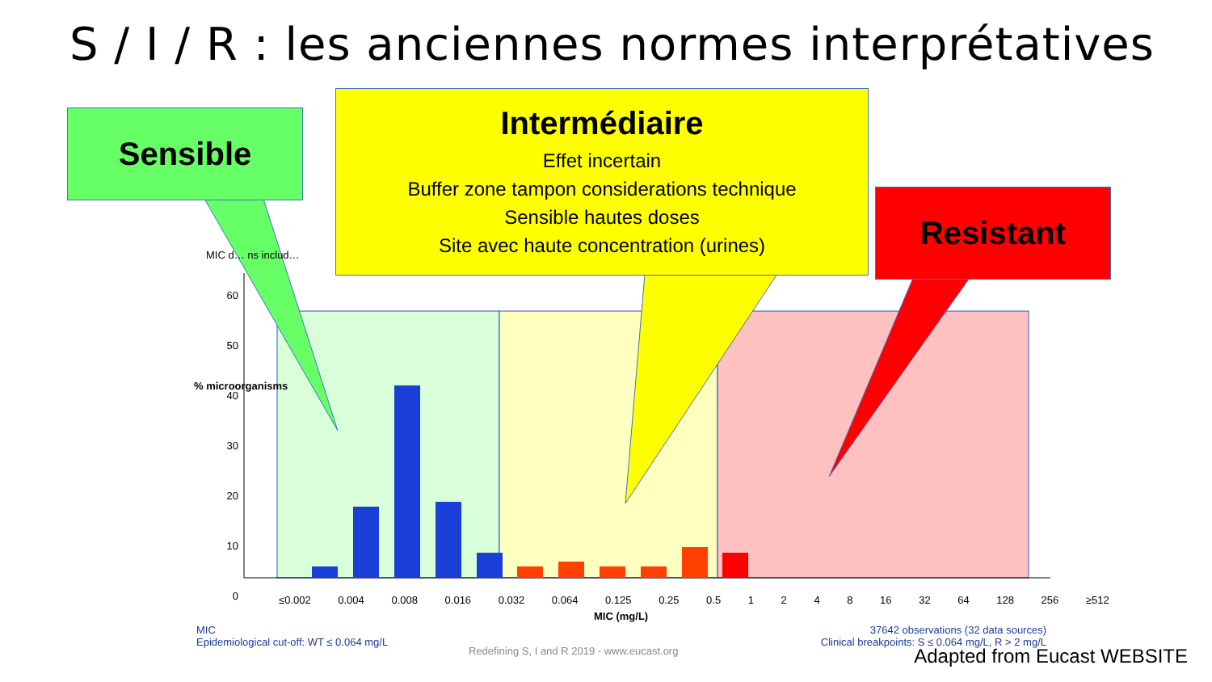S / I / R : les anciennes normes interprétatives
Sensible
Intermédiaire
Effet incertain
Buffer zone tampon considerations technique
Sensible hautes doses
Site avec haute concentration (urines)
Resistant
MIC d… ns includ…
60 50 40 30 20 10 0
% microorganisms
≤0.002 0.004 0.008 0.016 0.032 0.064 0.125 0.25 0.5 1 2 4 8 16 32 64 128 256 ≥512
MIC (mg/L)
MIC
Epidemiological cut-off: WT ≤ 0.064 mg/L
37642 observations (32 data sources)
Clinical breakpoints: S ≤ 0.064 mg/L, R > 2 mg/L
Redefining S, I and R 2019 - www.eucast.org
Adapted from Eucast WEBSITE